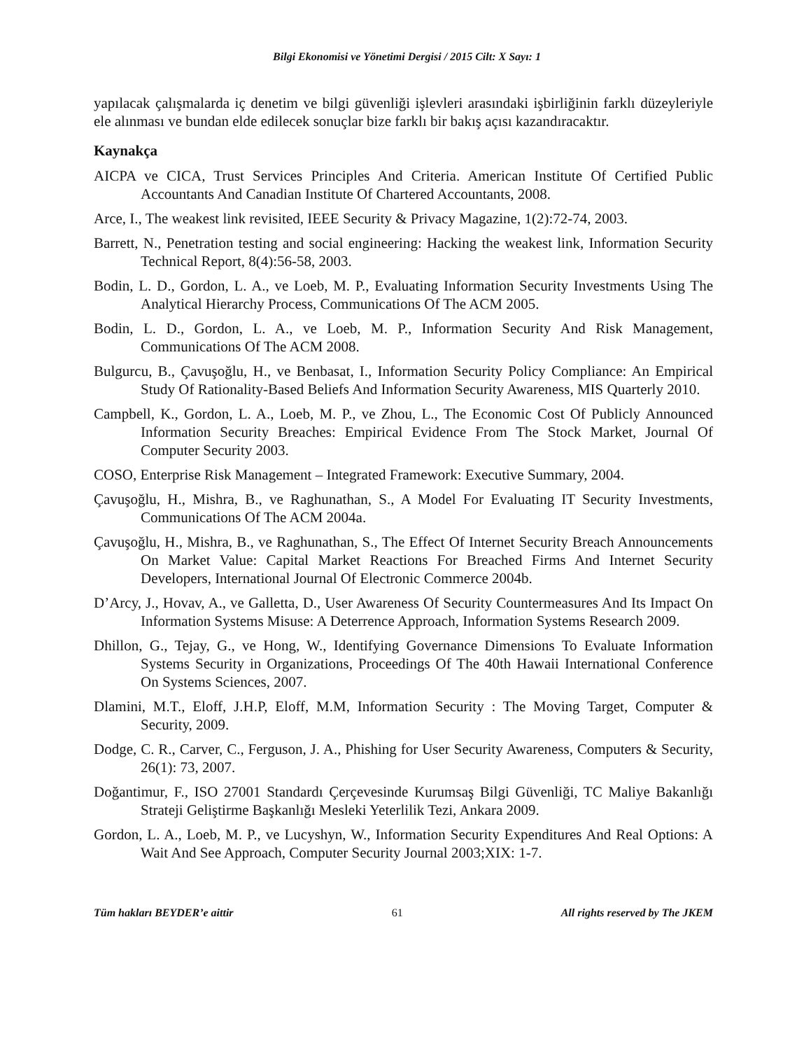Bilgi Ekonomisi ve Yönetimi Dergisi / 2015 Cilt: X Sayı: 1
yapılacak çalışmalarda iç denetim ve bilgi güvenliği işlevleri arasındaki işbirliğinin farklı düzeyleriyle ele alınması ve bundan elde edilecek sonuçlar bize farklı bir bakış açısı kazandıracaktır.
Kaynakça
AICPA ve CICA, Trust Services Principles And Criteria. American Institute Of Certified Public Accountants And Canadian Institute Of Chartered Accountants, 2008.
Arce, I., The weakest link revisited, IEEE Security & Privacy Magazine, 1(2):72-74, 2003.
Barrett, N., Penetration testing and social engineering: Hacking the weakest link, Information Security Technical Report, 8(4):56-58, 2003.
Bodin, L. D., Gordon, L. A., ve Loeb, M. P., Evaluating Information Security Investments Using The Analytical Hierarchy Process, Communications Of The ACM 2005.
Bodin, L. D., Gordon, L. A., ve Loeb, M. P., Information Security And Risk Management, Communications Of The ACM 2008.
Bulgurcu, B., Çavuşoğlu, H., ve Benbasat, I., Information Security Policy Compliance: An Empirical Study Of Rationality-Based Beliefs And Information Security Awareness, MIS Quarterly 2010.
Campbell, K., Gordon, L. A., Loeb, M. P., ve Zhou, L., The Economic Cost Of Publicly Announced Information Security Breaches: Empirical Evidence From The Stock Market, Journal Of Computer Security 2003.
COSO, Enterprise Risk Management – Integrated Framework: Executive Summary, 2004.
Çavuşoğlu, H., Mishra, B., ve Raghunathan, S., A Model For Evaluating IT Security Investments, Communications Of The ACM 2004a.
Çavuşoğlu, H., Mishra, B., ve Raghunathan, S., The Effect Of Internet Security Breach Announcements On Market Value: Capital Market Reactions For Breached Firms And Internet Security Developers, International Journal Of Electronic Commerce 2004b.
D’Arcy, J., Hovav, A., ve Galletta, D., User Awareness Of Security Countermeasures And Its Impact On Information Systems Misuse: A Deterrence Approach, Information Systems Research 2009.
Dhillon, G., Tejay, G., ve Hong, W., Identifying Governance Dimensions To Evaluate Information Systems Security in Organizations, Proceedings Of The 40th Hawaii International Conference On Systems Sciences, 2007.
Dlamini, M.T., Eloff, J.H.P, Eloff, M.M, Information Security : The Moving Target, Computer & Security, 2009.
Dodge, C. R., Carver, C., Ferguson, J. A., Phishing for User Security Awareness, Computers & Security, 26(1): 73, 2007.
Doğantimur, F., ISO 27001 Standardı Çerçevesinde Kurumsaş Bilgi Güvenliği, TC Maliye Bakanlığı Strateji Geliştirme Başkanlığı Mesleki Yeterlilik Tezi, Ankara 2009.
Gordon, L. A., Loeb, M. P., ve Lucyshyn, W., Information Security Expenditures And Real Options: A Wait And See Approach, Computer Security Journal 2003;XIX: 1-7.
Tüm hakları BEYDER’e aittir 61 All rights reserved by The JKEM